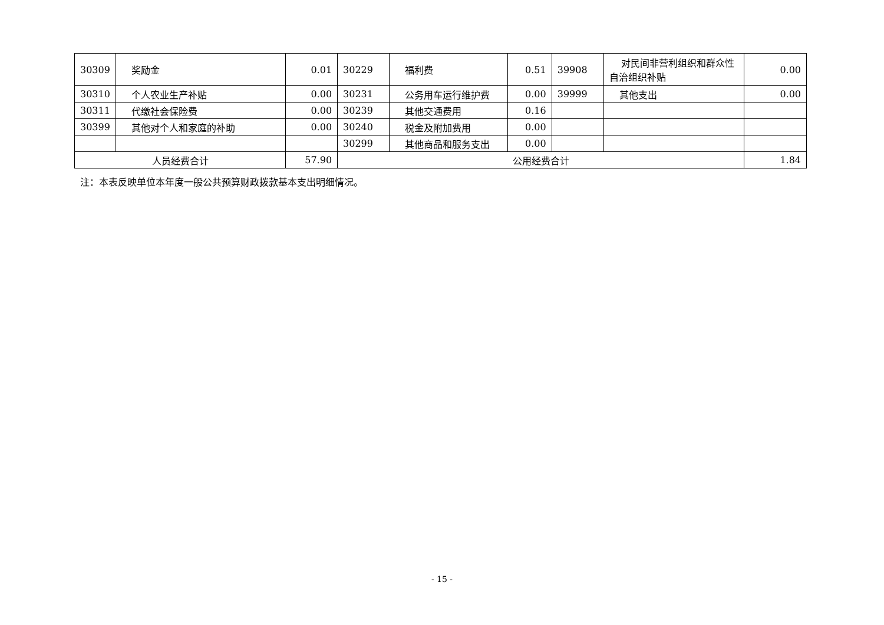| 30309 | 奖励金 | 0.01 | 30229 | 福利费 | 0.51 | 39908 | 对民间非营利组织和群众性自治组织补贴 | 0.00 |
| 30310 | 个人农业生产补贴 | 0.00 | 30231 | 公务用车运行维护费 | 0.00 | 39999 | 其他支出 | 0.00 |
| 30311 | 代缴社会保险费 | 0.00 | 30239 | 其他交通费用 | 0.16 | | | |
| 30399 | 其他对个人和家庭的补助 | 0.00 | 30240 | 税金及附加费用 | 0.00 | | | |
| | | | 30299 | 其他商品和服务支出 | 0.00 | | | |
| 人员经费合计 | | 57.90 | 公用经费合计 | | | | | 1.84 |
注：本表反映单位本年度一般公共预算财政拨款基本支出明细情况。
- 15 -